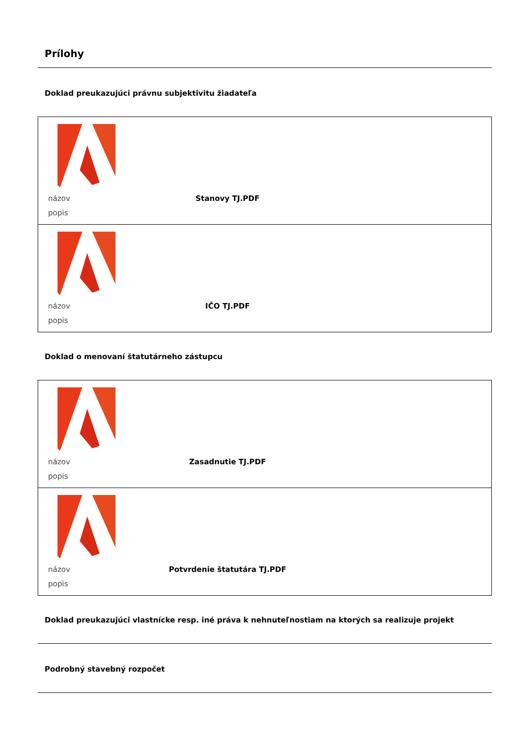Prílohy
Doklad preukazujúci právnu subjektivitu žiadateľa
| názov Stanovy TJ.PDF popis |
| názov IČO TJ.PDF popis |
Doklad o menovaní štatutárneho zástupcu
| názov Zasadnutie TJ.PDF popis |
| názov Potvrdenie štatutára TJ.PDF popis |
Doklad preukazujúci vlastnícke resp. iné práva k nehnuteľnostiam na ktorých sa realizuje projekt
Podrobný stavebný rozpočet